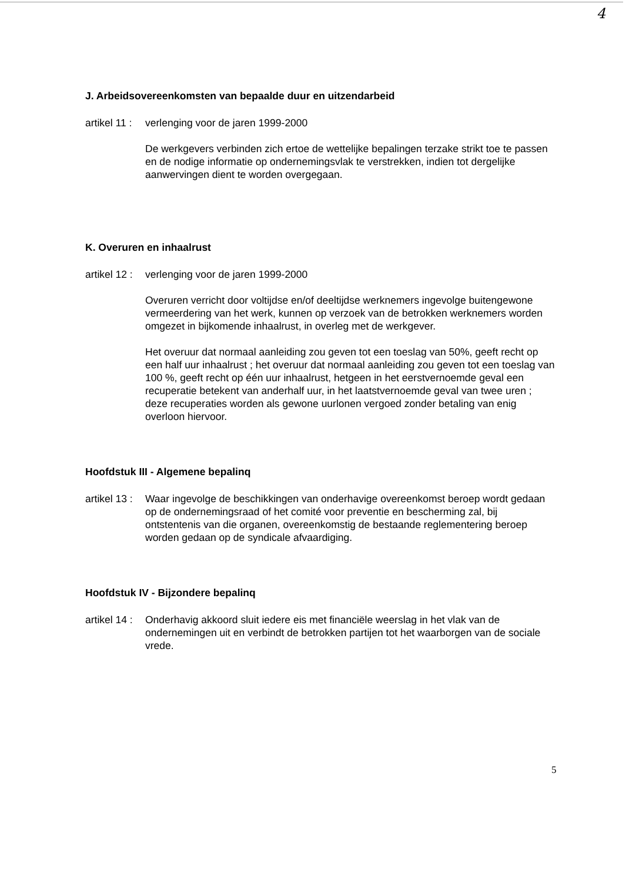4
J. Arbeidsovereenkomsten van bepaalde duur en uitzendarbeid
artikel 11 :
verlenging voor de jaren 1999-2000
De werkgevers verbinden zich ertoe de wettelijke bepalingen terzake strikt toe te passen en de nodige informatie op ondernemingsvlak te verstrekken, indien tot dergelijke aanwervingen dient te worden overgegaan.
K. Overuren en inhaalrust
artikel 12 :
verlenging voor de jaren 1999-2000
Overuren verricht door voltijdse en/of deeltijdse werknemers ingevolge buitengewone vermeerdering van het werk, kunnen op verzoek van de betrokken werknemers worden omgezet in bijkomende inhaalrust, in overleg met de werkgever.
Het overuur dat normaal aanleiding zou geven tot een toeslag van 50%, geeft recht op een half uur inhaalrust ; het overuur dat normaal aanleiding zou geven tot een toeslag van 100 %, geeft recht op één uur inhaalrust, hetgeen in het eerstvernoemde geval een recuperatie betekent van anderhalf uur, in het laatstvernoemde geval van twee uren ; deze recuperaties worden als gewone uurlonen vergoed zonder betaling van enig overloon hiervoor.
Hoofdstuk III - Algemene bepalinq
artikel 13 :
Waar ingevolge de beschikkingen van onderhavige overeenkomst beroep wordt gedaan op de ondernemingsraad of het comité voor preventie en bescherming zal, bij ontstentenis van die organen, overeenkomstig de bestaande reglementering beroep worden gedaan op de syndicale afvaardiging.
Hoofdstuk IV - Bijzondere bepalinq
artikel 14 :
Onderhavig akkoord sluit iedere eis met financiële weerslag in het vlak van de ondernemingen uit en verbindt de betrokken partijen tot het waarborgen van de sociale vrede.
5